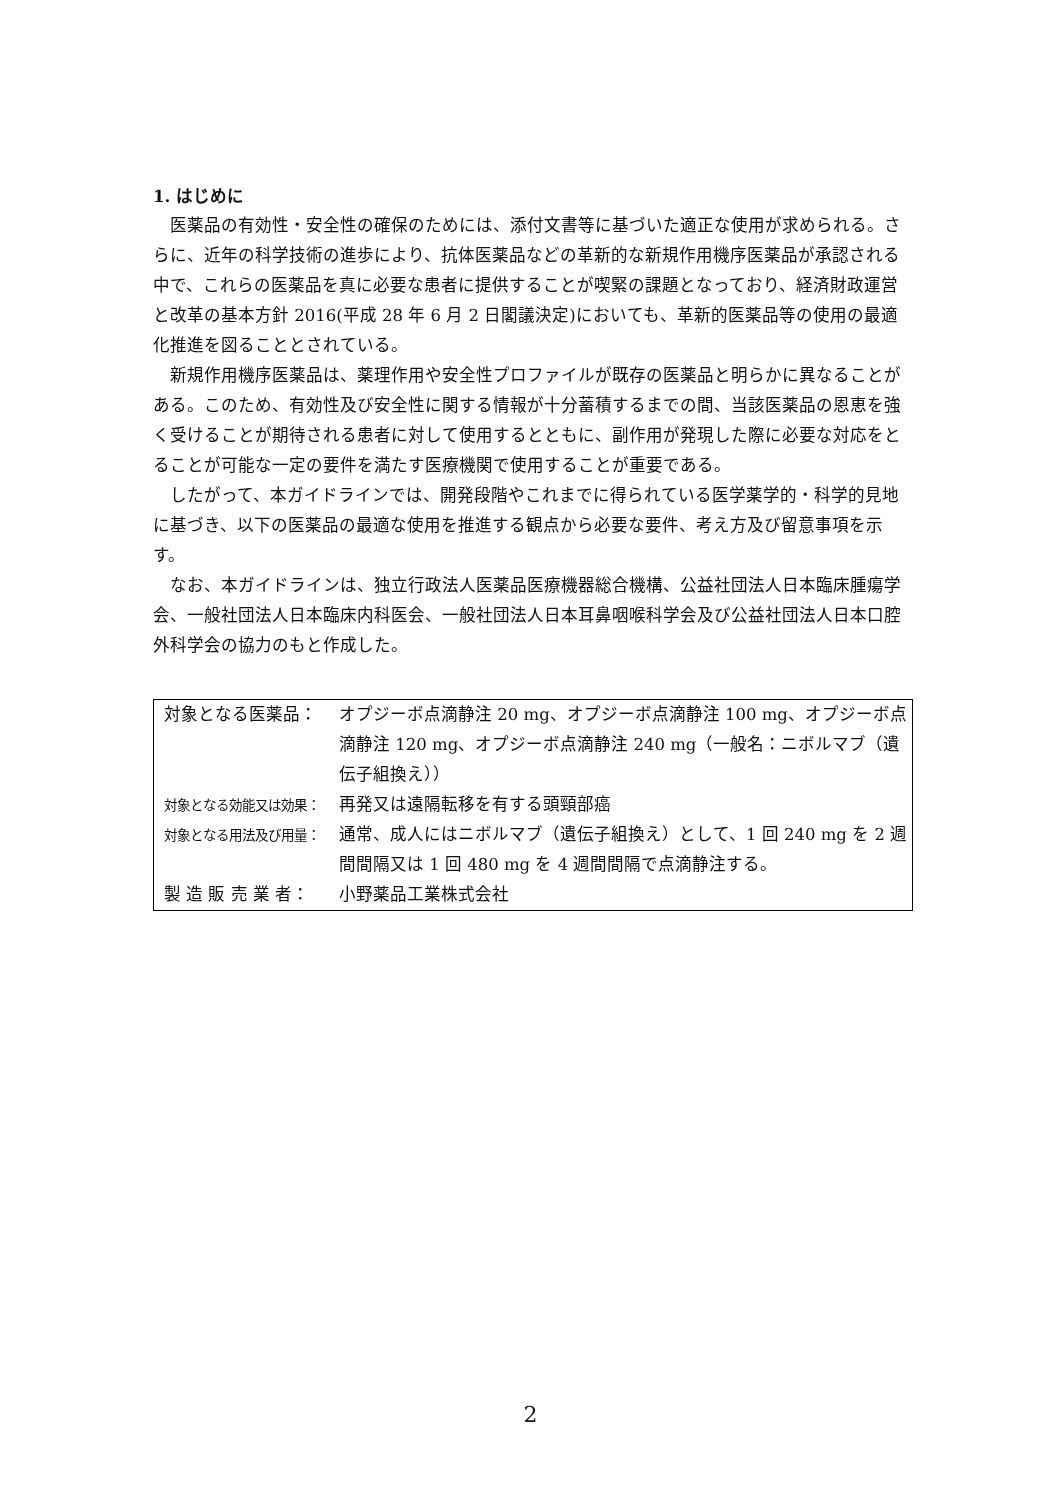1. はじめに
医薬品の有効性・安全性の確保のためには、添付文書等に基づいた適正な使用が求められる。さらに、近年の科学技術の進歩により、抗体医薬品などの革新的な新規作用機序医薬品が承認される中で、これらの医薬品を真に必要な患者に提供することが喫緊の課題となっており、経済財政運営と改革の基本方針 2016(平成 28 年 6 月 2 日閣議決定)においても、革新的医薬品等の使用の最適化推進を図ることとされている。
新規作用機序医薬品は、薬理作用や安全性プロファイルが既存の医薬品と明らかに異なることがある。このため、有効性及び安全性に関する情報が十分蓄積するまでの間、当該医薬品の恩恵を強く受けることが期待される患者に対して使用するとともに、副作用が発現した際に必要な対応をとることが可能な一定の要件を満たす医療機関で使用することが重要である。
したがって、本ガイドラインでは、開発段階やこれまでに得られている医学薬学的・科学的見地に基づき、以下の医薬品の最適な使用を推進する観点から必要な要件、考え方及び留意事項を示す。
なお、本ガイドラインは、独立行政法人医薬品医療機器総合機構、公益社団法人日本臨床腫瘍学会、一般社団法人日本臨床内科医会、一般社団法人日本耳鼻咽喉科学会及び公益社団法人日本口腔外科学会の協力のもと作成した。
| 対象となる医薬品： | オプジーボ点滴静注 20 mg、オプジーボ点滴静注 100 mg、オプジーボ点滴静注 120 mg、オプジーボ点滴静注 240 mg（一般名：ニボルマブ（遺伝子組換え）） |
| 対象となる効能又は効果： | 再発又は遠隔転移を有する頭頸部癌 |
| 対象となる用法及び用量： | 通常、成人にはニボルマブ（遺伝子組換え）として、1 回 240 mg を 2 週間間隔又は 1 回 480 mg を 4 週間間隔で点滴静注する。 |
| 製 造 販 売 業 者： | 小野薬品工業株式会社 |
2